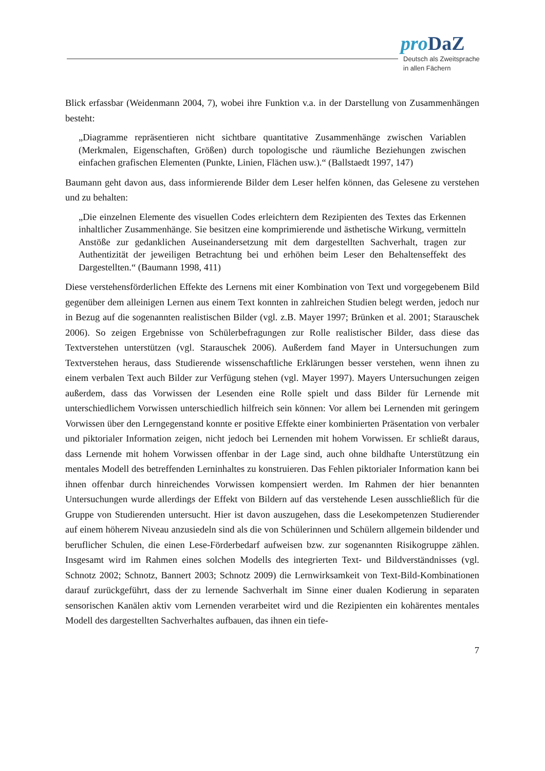pro DaZ
Deutsch als Zweitsprache
in allen Fächern
Blick erfassbar (Weidenmann 2004, 7), wobei ihre Funktion v.a. in der Darstellung von Zusammenhängen besteht:
„Diagramme repräsentieren nicht sichtbare quantitative Zusammenhänge zwischen Variablen (Merkmalen, Eigenschaften, Größen) durch topologische und räumliche Beziehungen zwischen einfachen grafischen Elementen (Punkte, Linien, Flächen usw.).“ (Ballstaedt 1997, 147)
Baumann geht davon aus, dass informierende Bilder dem Leser helfen können, das Gelesene zu verstehen und zu behalten:
„Die einzelnen Elemente des visuellen Codes erleichtern dem Rezipienten des Textes das Erkennen inhaltlicher Zusammenhänge. Sie besitzen eine komprimierende und ästhetische Wirkung, vermitteln Anstöße zur gedanklichen Auseinandersetzung mit dem dargestellten Sachverhalt, tragen zur Authentizität der jeweiligen Betrachtung bei und erhöhen beim Leser den Behaltenseffekt des Dargestellten.“ (Baumann 1998, 411)
Diese verstehensförderlichen Effekte des Lernens mit einer Kombination von Text und vorgegebenem Bild gegenüber dem alleinigen Lernen aus einem Text konnten in zahlreichen Studien belegt werden, jedoch nur in Bezug auf die sogenannten realistischen Bilder (vgl. z.B. Mayer 1997; Brünken et al. 2001; Starauschek 2006). So zeigen Ergebnisse von Schülerbefragungen zur Rolle realistischer Bilder, dass diese das Textverstehen unterstützen (vgl. Starauschek 2006). Außerdem fand Mayer in Untersuchungen zum Textverstehen heraus, dass Studierende wissenschaftliche Erklärungen besser verstehen, wenn ihnen zu einem verbalen Text auch Bilder zur Verfügung stehen (vgl. Mayer 1997). Mayers Untersuchungen zeigen außerdem, dass das Vorwissen der Lesenden eine Rolle spielt und dass Bilder für Lernende mit unterschiedlichem Vorwissen unterschiedlich hilfreich sein können: Vor allem bei Lernenden mit geringem Vorwissen über den Lerngegenstand konnte er positive Effekte einer kombinierten Präsentation von verbaler und piktorialer Information zeigen, nicht jedoch bei Lernenden mit hohem Vorwissen. Er schließt daraus, dass Lernende mit hohem Vorwissen offenbar in der Lage sind, auch ohne bildhafte Unterstützung ein mentales Modell des betreffenden Lerninhaltes zu konstruieren. Das Fehlen piktorialer Information kann bei ihnen offenbar durch hinreichendes Vorwissen kompensiert werden. Im Rahmen der hier benannten Untersuchungen wurde allerdings der Effekt von Bildern auf das verstehende Lesen ausschließlich für die Gruppe von Studierenden untersucht. Hier ist davon auszugehen, dass die Lesekompetenzen Studierender auf einem höherem Niveau anzusiedeln sind als die von Schülerinnen und Schülern allgemein bildender und beruflicher Schulen, die einen Lese-Förderbedarf aufweisen bzw. zur sogenannten Risikogruppe zählen. Insgesamt wird im Rahmen eines solchen Modells des integrierten Text- und Bildverständnisses (vgl. Schnotz 2002; Schnotz, Bannert 2003; Schnotz 2009) die Lernwirksamkeit von Text-Bild-Kombinationen darauf zurückgeführt, dass der zu lernende Sachverhalt im Sinne einer dualen Kodierung in separaten sensorischen Kanälen aktiv vom Lernenden verarbeitet wird und die Rezipienten ein kohärentes mentales Modell des dargestellten Sachverhaltes aufbauen, das ihnen ein tiefe-
7